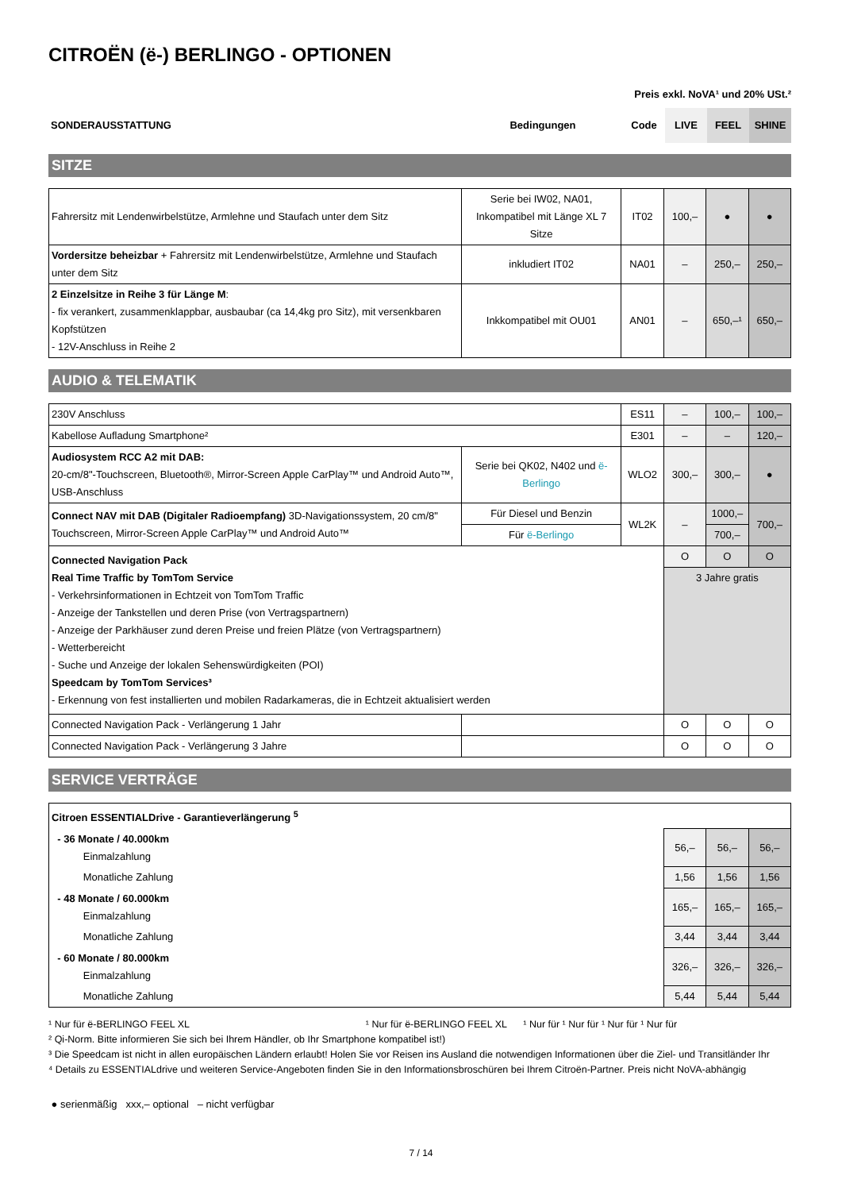CITROËN (ë-) BERLINGO - OPTIONEN
Preis exkl. NoVA¹ und 20% USt.²
| SONDERAUSSTATTUNG | Bedingungen | Code | LIVE | FEEL | SHINE |
| --- | --- | --- | --- | --- | --- |
SITZE
| Fahrersitz mit Lendenwirbelstütze, Armlehne und Staufach unter dem Sitz | Serie bei IW02, NA01, Inkompatibel mit Länge XL 7 Sitze | IT02 | 100,– | ● | ● |
| Vordersitze beheizbar + Fahrersitz mit Lendenwirbelstütze, Armlehne und Staufach unter dem Sitz | inkludiert IT02 | NA01 | – | 250,– | 250,– |
| 2 Einzelsitze in Reihe 3 für Länge M : - fix verankert, zusammenklappbar, ausbaubar (ca 14,4kg pro Sitz), mit versenkbaren Kopfstützen - 12V-Anschluss in Reihe 2 | Inkkompatibel mit OU01 | AN01 | – | 650,–¹ | 650,– |
AUDIO & TELEMATIK
| 230V Anschluss | | ES11 | – | 100,– | 100,– |
| Kabellose Aufladung Smartphone² | | E301 | – | – | 120,– |
| Audiosystem RCC A2 mit DAB: 20-cm/8"-Touchscreen, Bluetooth®, Mirror-Screen Apple CarPlay™ und Android Auto™, USB-Anschluss | Serie bei QK02, N402 und ë-Berlingo | WLO2 | 300,– | 300,– | ● |
| Connect NAV mit DAB (Digitaler Radioempfang) 3D-Navigationssystem, 20 cm/8" Touchscreen, Mirror-Screen Apple CarPlay™ und Android Auto™ | Für Diesel und Benzin | WL2K | – | 1000,– | 700,– |
| | Für ë-Berlingo | | | 700,– | |
| Connected Navigation Pack Real Time Traffic by TomTom Service - Verkehrsinformationen in Echtzeit von TomTom Traffic - Anzeige der Tankstellen und deren Prise (von Vertragspartnern) - Anzeige der Parkhäuser zund deren Preise und freien Plätze (von Vertragspartnern) - Wetterbereicht - Suche und Anzeige der lokalen Sehenswürdigkeiten (POI) Speedcam by TomTom Services³ - Erkennung von fest installierten und mobilen Radarkameras, die in Echtzeit aktualisiert werden | | | O | O | O |
| | | | 3 Jahre gratis | | |
| Connected Navigation Pack - Verlängerung 1 Jahr | | | O | O | O |
| Connected Navigation Pack - Verlängerung 3 Jahre | | | O | O | O |
SERVICE VERTRÄGE
| Citroen ESSENTIALDrive - Garantieverlängerung <sup>5</sup> | | | |
| - 36 Monate / 40.000km Einmalzahlung | 56,– | 56,– | 56,– |
| Monatliche Zahlung | 1,56 | 1,56 | 1,56 |
| - 48 Monate / 60.000km Einmalzahlung | 165,– | 165,– | 165,– |
| Monatliche Zahlung | 3,44 | 3,44 | 3,44 |
| - 60 Monate / 80.000km Einmalzahlung | 326,– | 326,– | 326,– |
| Monatliche Zahlung | 5,44 | 5,44 | 5,44 |
¹ Nur für ë-BERLINGO FEEL XL ¹ Nur für ë-BERLINGO FEEL XL ¹ Nur für ¹ Nur für ¹ Nur für ¹ Nur für
² Qi-Norm. Bitte informieren Sie sich bei Ihrem Händler, ob Ihr Smartphone kompatibel ist!)
³ Die Speedcam ist nicht in allen europäischen Ländern erlaubt! Holen Sie vor Reisen ins Ausland die notwendigen Informationen über die Ziel- und Transitländer Ihr
⁴ Details zu ESSENTIALdrive und weiteren Service-Angeboten finden Sie in den Informationsbroschüren bei Ihrem Citroën-Partner. Preis nicht NoVA-abhängig
● serienmäßig xxx,– optional – nicht verfügbar
7 / 14